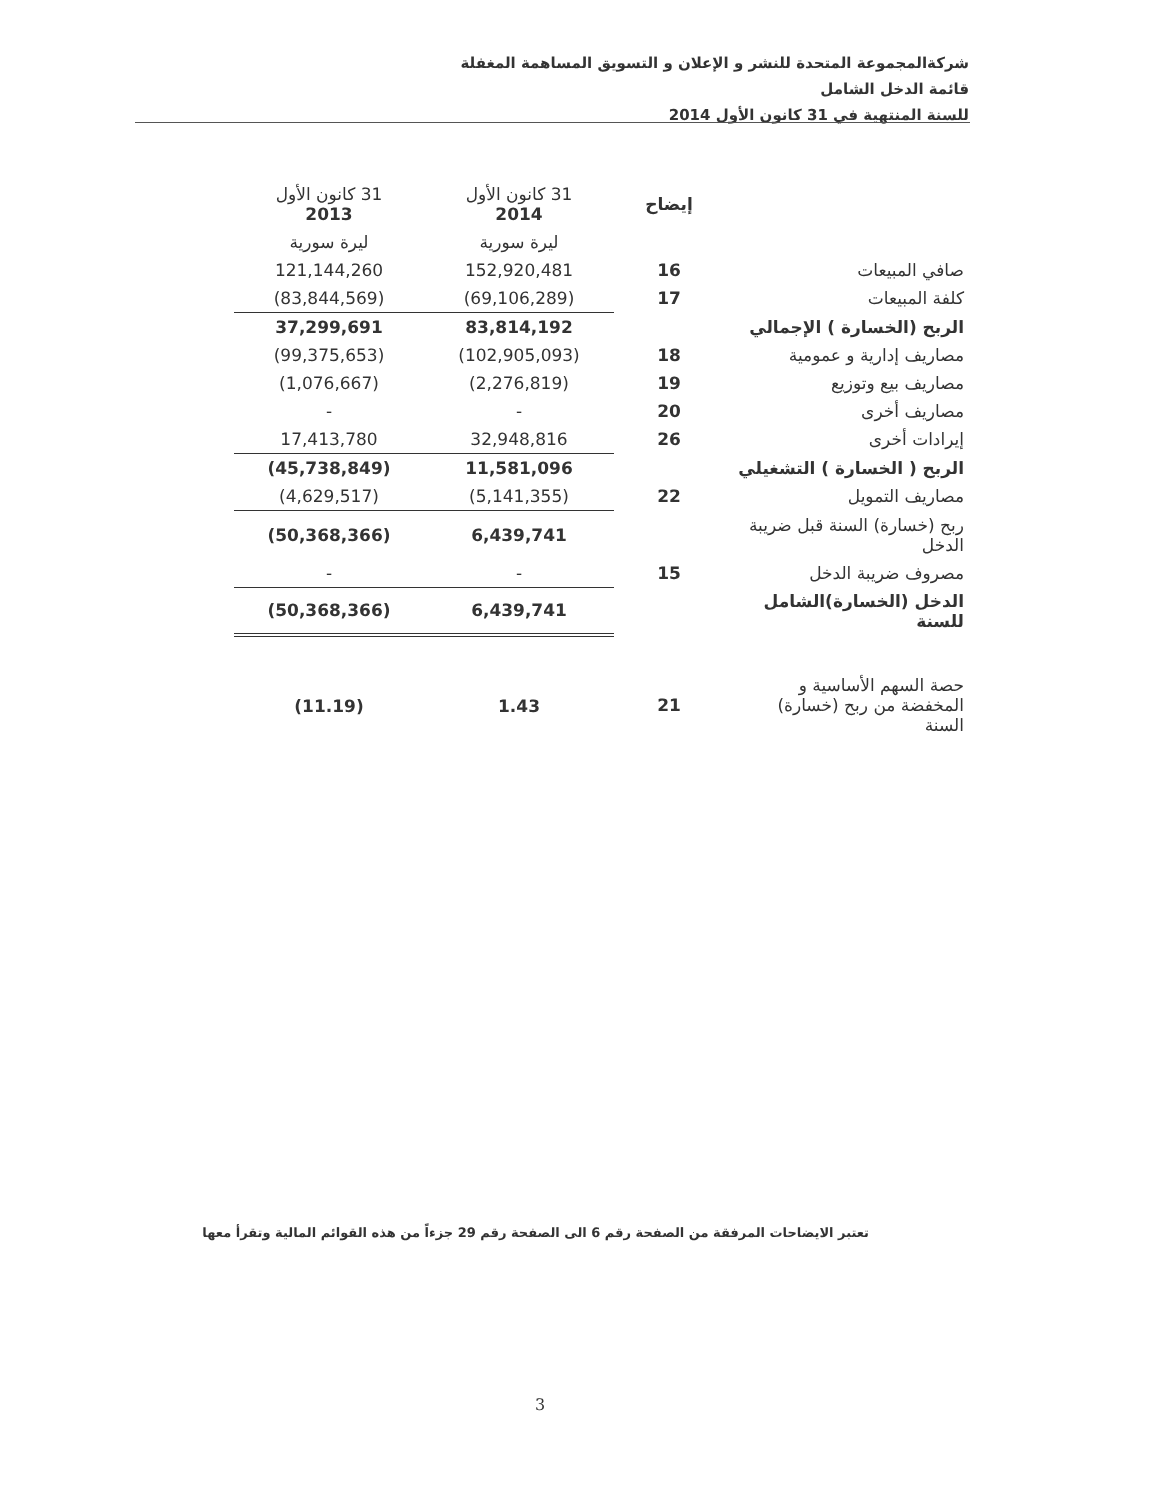شركةالمجموعة المتحدة للنشر و الإعلان و التسويق المساهمة المغفلة
قائمة الدخل الشامل
للسنة المنتهية في 31 كانون الأول 2014
| | إيضاح | 31 كانون الأول 2014 | 31 كانون الأول 2013 |
| --- | --- | --- | --- |
| | | ليرة سورية | ليرة سورية |
| صافي المبيعات | 16 | 152,920,481 | 121,144,260 |
| كلفة المبيعات | 17 | (69,106,289) | (83,844,569) |
| الربح (الخسارة ) الإجمالي | | 83,814,192 | 37,299,691 |
| مصاريف إدارية و عمومية | 18 | (102,905,093) | (99,375,653) |
| مصاريف بيع وتوزيع | 19 | (2,276,819) | (1,076,667) |
| مصاريف أخرى | 20 | - | - |
| إيرادات أخرى | 26 | 32,948,816 | 17,413,780 |
| الربح ( الخسارة ) التشغيلي | | 11,581,096 | (45,738,849) |
| مصاريف التمويل | 22 | (5,141,355) | (4,629,517) |
| ربح (خسارة) السنة قبل ضريبة الدخل | | 6,439,741 | (50,368,366) |
| مصروف ضريبة الدخل | 15 | - | - |
| الدخل (الخسارة)الشامل للسنة | | 6,439,741 | (50,368,366) |
| حصة السهم الأساسية و المخفضة من ربح (خسارة) السنة | 21 | 1.43 | (11.19) |
تعتبر الايضاحات المرفقة من الصفحة رقم 6 الى الصفحة رقم 29 جزءاً من هذه القوائم المالية وتقرأ معها
3